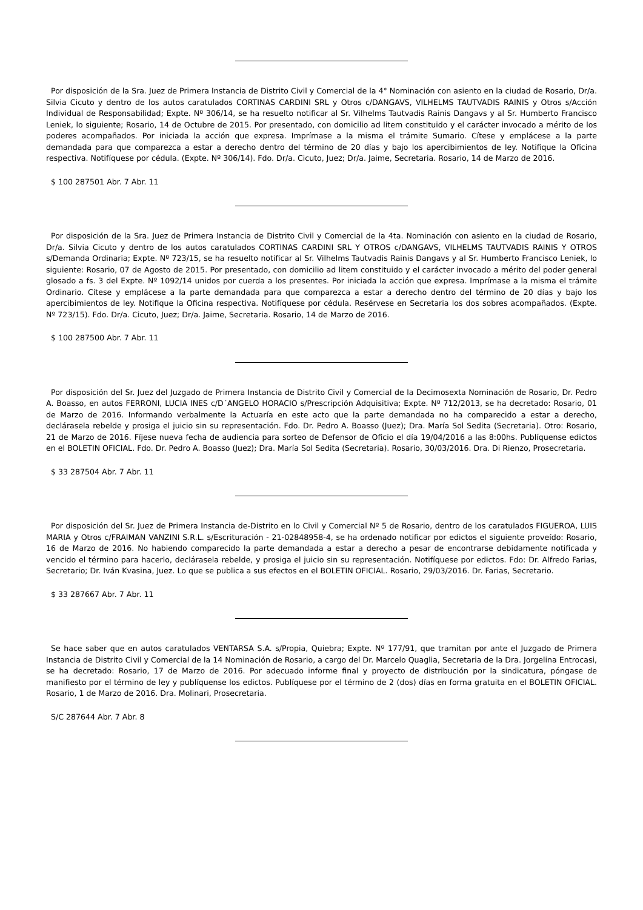Por disposición de la Sra. Juez de Primera Instancia de Distrito Civil y Comercial de la 4° Nominación con asiento en la ciudad de Rosario, Dr/a. Silvia Cicuto y dentro de los autos caratulados CORTINAS CARDINI SRL y Otros c/DANGAVS, VILHELMS TAUTVADIS RAINIS y Otros s/Acción Individual de Responsabilidad; Expte. Nº 306/14, se ha resuelto notificar al Sr. Vilhelms Tautvadis Rainis Dangavs y al Sr. Humberto Francisco Leniek, lo siguiente; Rosario, 14 de Octubre de 2015. Por presentado, con domicilio ad litem constituido y el carácter invocado a mérito de los poderes acompañados. Por iniciada la acción que expresa. Imprímase a la misma el trámite Sumario. Cítese y emplácese a la parte demandada para que comparezca a estar a derecho dentro del término de 20 días y bajo los apercibimientos de ley. Notifique la Oficina respectiva. Notifíquese por cédula. (Expte. Nº 306/14). Fdo. Dr/a. Cicuto, Juez; Dr/a. Jaime, Secretaria. Rosario, 14 de Marzo de 2016.
$ 100 287501 Abr. 7 Abr. 11
Por disposición de la Sra. Juez de Primera Instancia de Distrito Civil y Comercial de la 4ta. Nominación con asiento en la ciudad de Rosario, Dr/a. Silvia Cicuto y dentro de los autos caratulados CORTINAS CARDINI SRL Y OTROS c/DANGAVS, VILHELMS TAUTVADIS RAINIS Y OTROS s/Demanda Ordinaria; Expte. Nº 723/15, se ha resuelto notificar al Sr. Vilhelms Tautvadis Rainis Dangavs y al Sr. Humberto Francisco Leniek, lo siguiente: Rosario, 07 de Agosto de 2015. Por presentado, con domicilio ad litem constituido y el carácter invocado a mérito del poder general glosado a fs. 3 del Expte. Nº 1092/14 unidos por cuerda a los presentes. Por iniciada la acción que expresa. Imprímase a la misma el trámite Ordinario. Cítese y emplácese a la parte demandada para que comparezca a estar a derecho dentro del término de 20 días y bajo los apercibimientos de ley. Notifique la Oficina respectiva. Notifíquese por cédula. Resérvese en Secretaria los dos sobres acompañados. (Expte. Nº 723/15). Fdo. Dr/a. Cicuto, Juez; Dr/a. Jaime, Secretaria. Rosario, 14 de Marzo de 2016.
$ 100 287500 Abr. 7 Abr. 11
Por disposición del Sr. Juez del Juzgado de Primera Instancia de Distrito Civil y Comercial de la Decimosexta Nominación de Rosario, Dr. Pedro A. Boasso, en autos FERRONI, LUCIA INES c/D´ANGELO HORACIO s/Prescripción Adquisitiva; Expte. Nº 712/2013, se ha decretado: Rosario, 01 de Marzo de 2016. Informando verbalmente la Actuaría en este acto que la parte demandada no ha comparecido a estar a derecho, declárasela rebelde y prosiga el juicio sin su representación. Fdo. Dr. Pedro A. Boasso (Juez); Dra. María Sol Sedita (Secretaria). Otro: Rosario, 21 de Marzo de 2016. Fíjese nueva fecha de audiencia para sorteo de Defensor de Oficio el día 19/04/2016 a las 8:00hs. Publíquense edictos en el BOLETIN OFICIAL. Fdo. Dr. Pedro A. Boasso (Juez); Dra. María Sol Sedita (Secretaria). Rosario, 30/03/2016. Dra. Di Rienzo, Prosecretaria.
$ 33 287504 Abr. 7 Abr. 11
Por disposición del Sr. Juez de Primera Instancia de-Distrito en lo Civil y Comercial Nº 5 de Rosario, dentro de los caratulados FIGUEROA, LUIS MARIA y Otros c/FRAIMAN VANZINI S.R.L. s/Escrituración - 21-02848958-4, se ha ordenado notificar por edictos el siguiente proveído: Rosario, 16 de Marzo de 2016. No habiendo comparecido la parte demandada a estar a derecho a pesar de encontrarse debidamente notificada y vencido el término para hacerlo, declárasela rebelde, y prosiga el juicio sin su representación. Notifíquese por edictos. Fdo: Dr. Alfredo Farias, Secretario; Dr. Iván Kvasina, Juez. Lo que se publica a sus efectos en el BOLETIN OFICIAL. Rosario, 29/03/2016. Dr. Farias, Secretario.
$ 33 287667 Abr. 7 Abr. 11
Se hace saber que en autos caratulados VENTARSA S.A. s/Propia, Quiebra; Expte. Nº 177/91, que tramitan por ante el Juzgado de Primera Instancia de Distrito Civil y Comercial de la 14 Nominación de Rosario, a cargo del Dr. Marcelo Quaglia, Secretaria de la Dra. Jorgelina Entrocasi, se ha decretado: Rosario, 17 de Marzo de 2016. Por adecuado informe final y proyecto de distribución por la sindicatura, póngase de manifiesto por el término de ley y publíquense los edictos. Publíquese por el término de 2 (dos) días en forma gratuita en el BOLETIN OFICIAL. Rosario, 1 de Marzo de 2016. Dra. Molinari, Prosecretaria.
S/C 287644 Abr. 7 Abr. 8